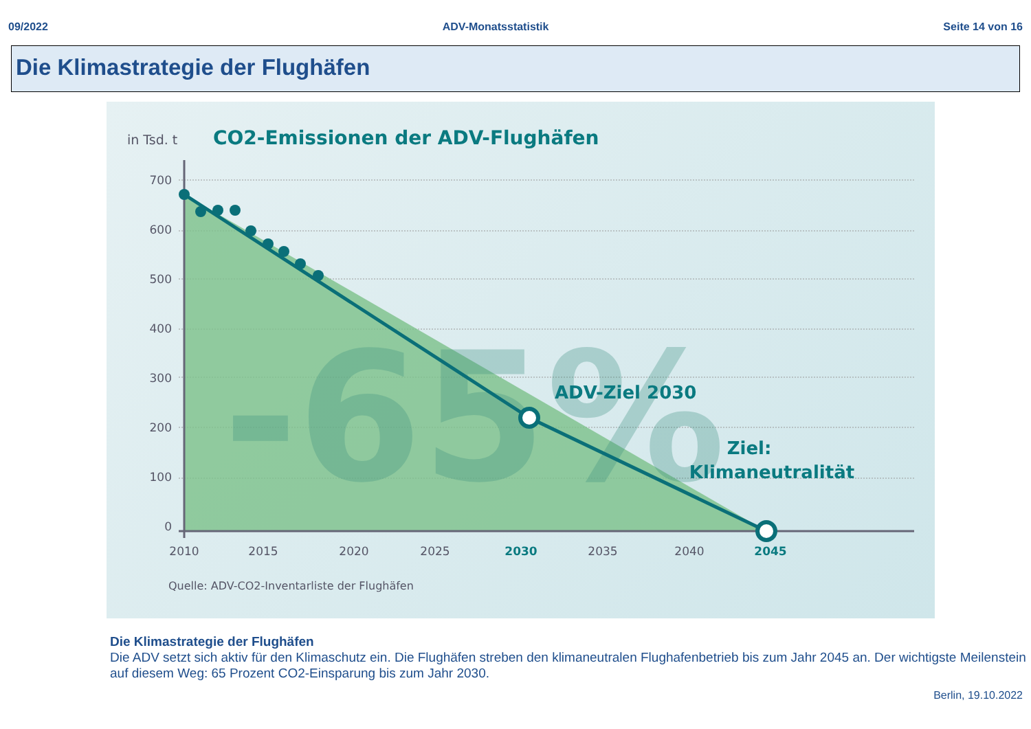09/2022 ADV-Monatsstatistik Seite 14 von 16
Die Klimastrategie der Flughäfen
in Tsd. t
CO2-Emissionen der ADV-Flughäfen
700
600
500
400
300
200
100
0
-65%
ADV-Ziel 2030
Ziel:
Klimaneutralität
2010
2015
2020
2025
2030
2035
2040
2045
Quelle: ADV-CO2-Inventarliste der Flughäfen
Die Klimastrategie der Flughäfen
Die ADV setzt sich aktiv für den Klimaschutz ein. Die Flughäfen streben den klimaneutralen Flughafenbetrieb bis zum Jahr 2045 an. Der wichtigste Meilenstein auf diesem Weg: 65 Prozent CO2-Einsparung bis zum Jahr 2030.
Berlin, 19.10.2022